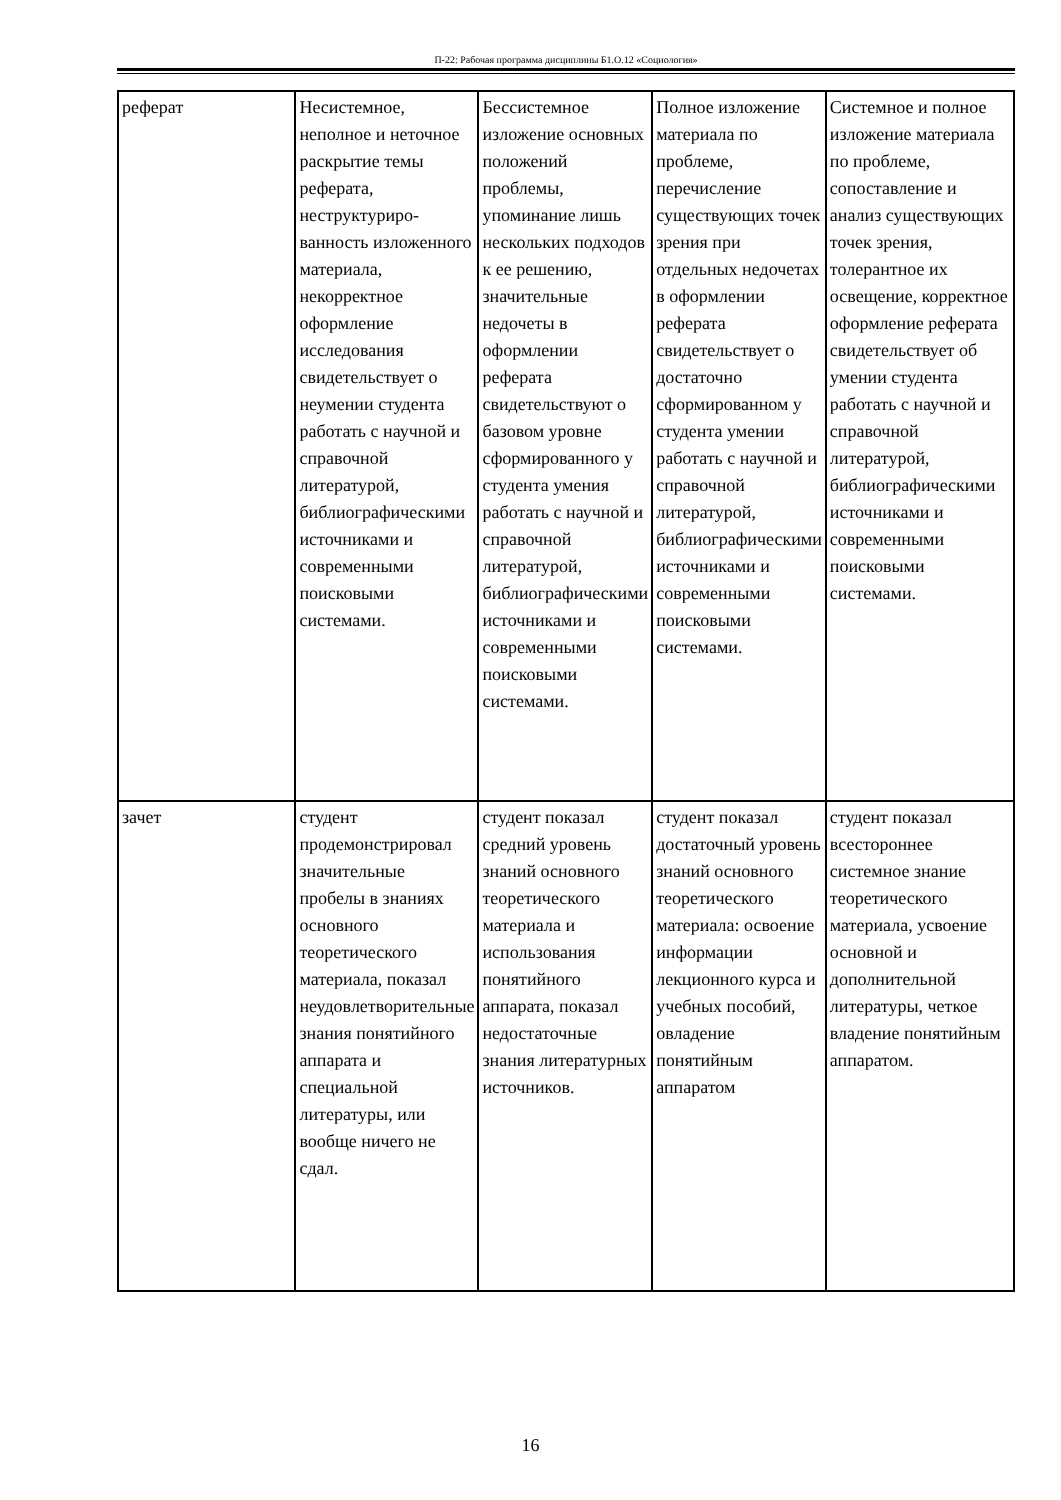П-22: Рабочая программа дисциплины Б1.О.12 «Социология»
| реферат | Несистемное, неполное и неточное раскрытие темы реферата, неструктуриро-ванность изложенного материала, некорректное оформление исследования свидетельствует о неумении студента работать с научной и справочной литературой, библиографическими источниками и современными поисковыми системами. | Бессистемное изложение основных положений проблемы, упоминание лишь нескольких подходов к ее решению, значительные недочеты в оформлении реферата свидетельствуют о базовом уровне сформированного у студента умения работать с научной и справочной литературой, библиографическими источниками и современными поисковыми системами. | Полное изложение материала по проблеме, перечисление существующих точек зрения при отдельных недочетах в оформлении реферата свидетельствует о достаточно сформированном у студента умении работать с научной и справочной литературой, библиографическими источниками и современными поисковыми системами. | Системное и полное изложение материала по проблеме, сопоставление и анализ существующих точек зрения, толерантное их освещение, корректное оформление реферата свидетельствует об умении студента работать с научной и справочной литературой, библиографическими источниками и современными поисковыми системами. |
| зачет | студент продемонстрировал значительные пробелы в знаниях основного теоретического материала, показал неудовлетворительные знания понятийного аппарата и специальной литературы, или вообще ничего не сдал. | студент показал средний уровень знаний основного теоретического материала и использования понятийного аппарата, показал недостаточные знания литературных источников. | студент показал достаточный уровень знаний основного теоретического материала: освоение информации лекционного курса и учебных пособий, овладение понятийным аппаратом | студент показал всестороннее системное знание теоретического материала, усвоение основной и дополнительной литературы, четкое владение понятийным аппаратом. |
16